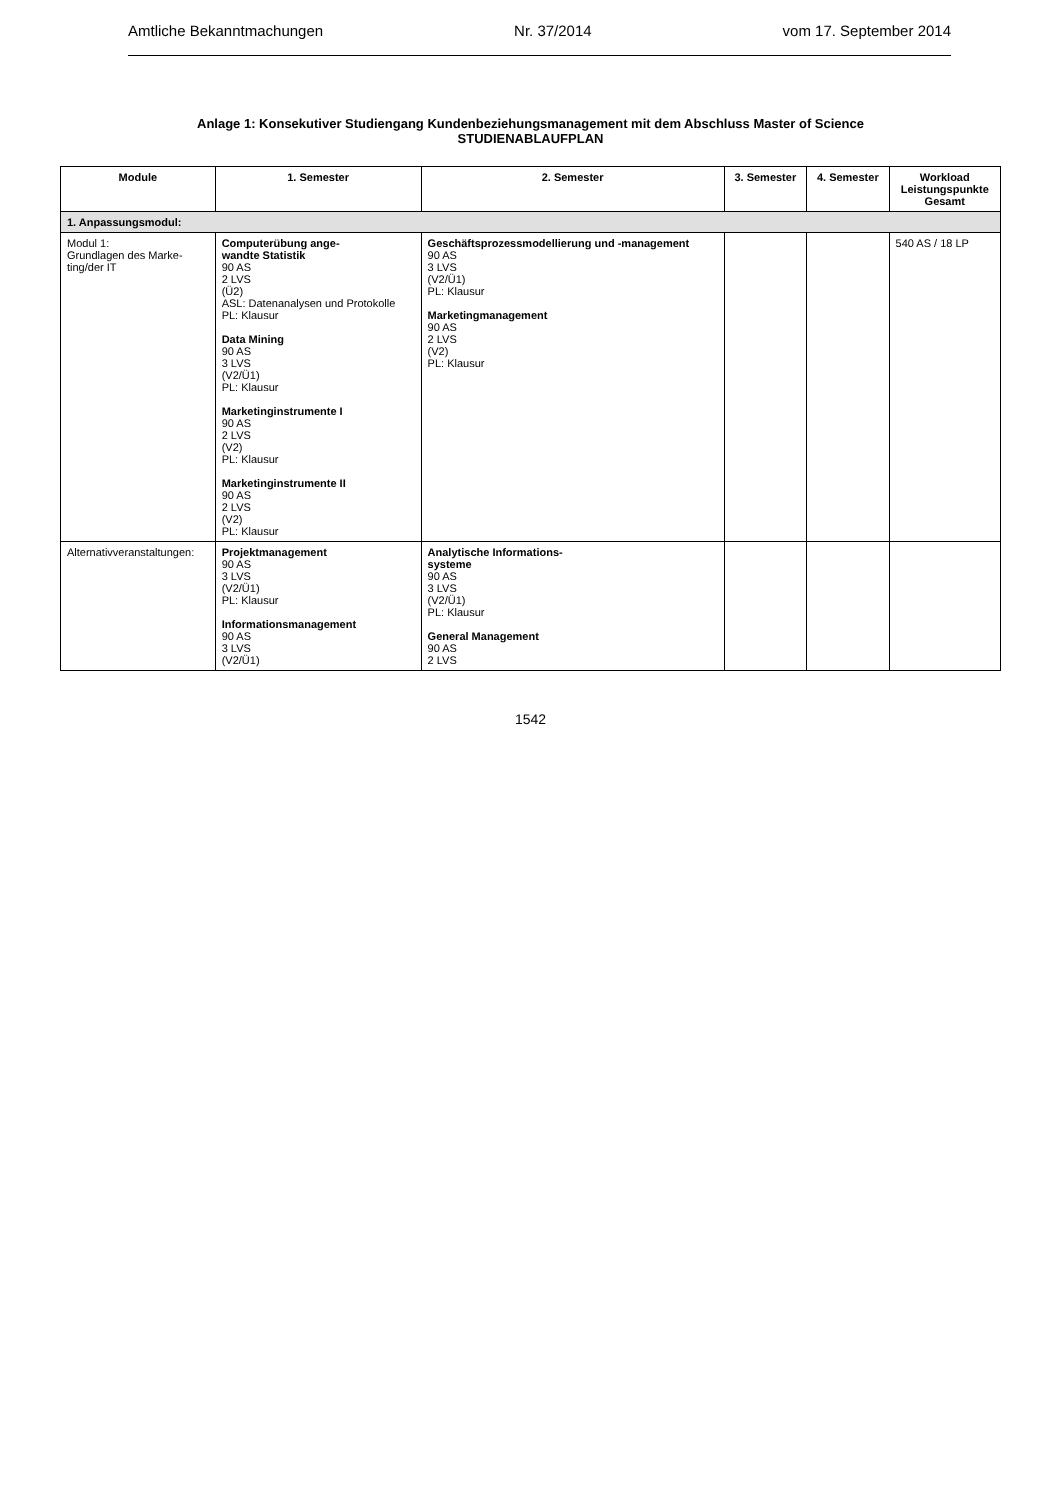Amtliche Bekanntmachungen Nr. 37/2014 vom 17. September 2014
Anlage 1: Konsekutiver Studiengang Kundenbeziehungsmanagement mit dem Abschluss Master of Science
STUDIENABLAUFPLAN
| Module | 1. Semester | 2. Semester | 3. Semester | 4. Semester | Workload Leistungspunkte Gesamt |
| --- | --- | --- | --- | --- | --- |
| 1. Anpassungsmodul: | | | | | |
| Modul 1: Grundlagen des Marke- ting/der IT | Computerübung ange- wandte Statistik 90 AS 2 LVS (Ü2) ASL: Datenanalysen und Protokolle PL: Klausur Data Mining 90 AS 3 LVS (V2/Ü1) PL: Klausur Marketinginstrumente I 90 AS 2 LVS (V2) PL: Klausur Marketinginstrumente II 90 AS 2 LVS (V2) PL: Klausur | Geschäftsprozessmodellierung und -management 90 AS 3 LVS (V2/Ü1) PL: Klausur Marketingmanagement 90 AS 2 LVS (V2) PL: Klausur | | | 540 AS / 18 LP |
| Alternativveranstaltungen: | Projektmanagement 90 AS 3 LVS (V2/Ü1) PL: Klausur Informationsmanagement 90 AS 3 LVS (V2/Ü1) | Analytische Informations- systeme 90 AS 3 LVS (V2/Ü1) PL: Klausur General Management 90 AS 2 LVS | | | |
1542